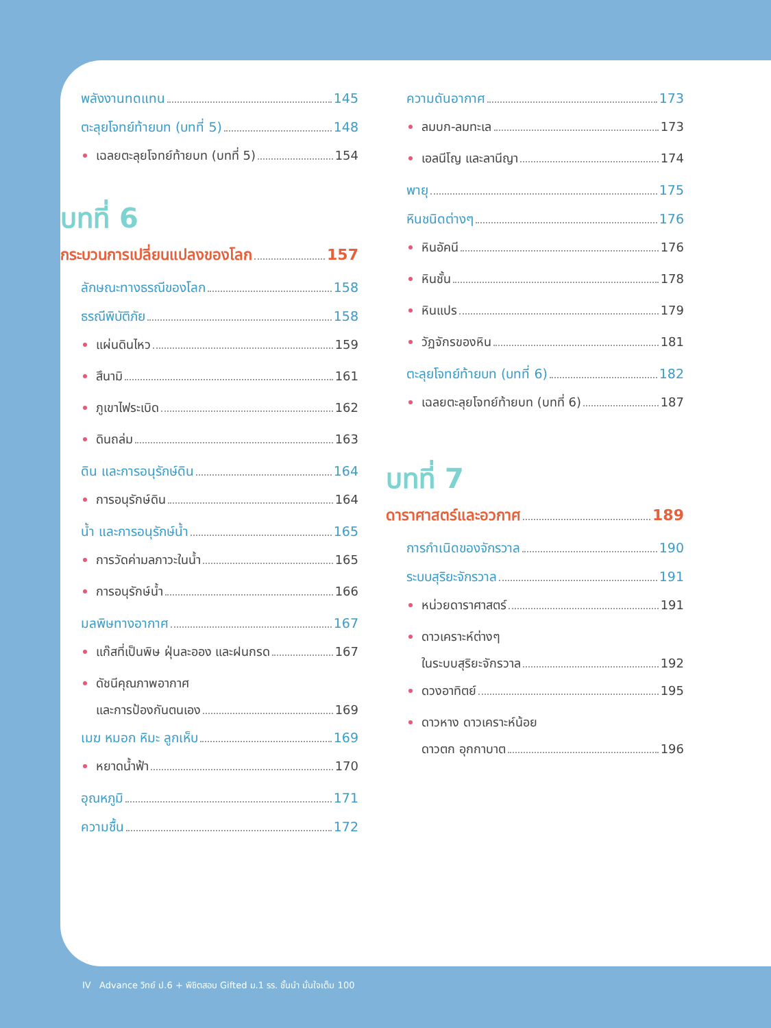พลังงานทดแทน 145
ตะลุยโจทย์ท้ายบท (บทที่ 5) 148
เฉลยตะลุยโจทย์ท้ายบท (บทที่ 5) 154
บทที่ 6
กระบวนการเปลี่ยนแปลงของโลก 157
ลักษณะทางธรณีของโลก 158
ธรณีพิบัติภัย 158
แผ่นดินไหว 159
สึนามิ 161
ภูเขาไฟระเบิด 162
ดินถล่ม 163
ดิน และการอนุรักษ์ดิน 164
การอนุรักษ์ดิน 164
น้ำ และการอนุรักษ์น้ำ 165
การวัดค่ามลภาวะในน้ำ 165
การอนุรักษ์น้ำ 166
มลพิษทางอากาศ 167
แก๊สที่เป็นพิษ ฝุ่นละออง และฝนกรด 167
ดัชนีคุณภาพอากาศ
และการป้องกันตนเอง 169
เมฆ หมอก หิมะ ลูกเห็บ 169
หยาดน้ำฟ้า 170
อุณหภูมิ 171
ความชื้น 172
ความดันอากาศ 173
ลมบก-ลมทะเล 173
เอลนีโญ และลานีญา 174
พายุ 175
หินชนิดต่างๆ 176
หินอัคนี 176
หินชั้น 178
หินแปร 179
วัฏจักรของหิน 181
ตะลุยโจทย์ท้ายบท (บทที่ 6) 182
เฉลยตะลุยโจทย์ท้ายบท (บทที่ 6) 187
บทที่ 7
ดาราศาสตร์และอวกาศ 189
การกำเนิดของจักรวาล 190
ระบบสุริยะจักรวาล 191
หน่วยดาราศาสตร์ 191
ดาวเคราะห์ต่างๆ
ในระบบสุริยะจักรวาล 192
ดวงอาทิตย์ 195
ดาวหาง ดาวเคราะห์น้อย
ดาวตก อุกกาบาต 196
IV Advance วิทย์ ป.6 + พิชิตสอบ Gifted ม.1 รร. ชั้นนำ มั่นใจเต็ม 100